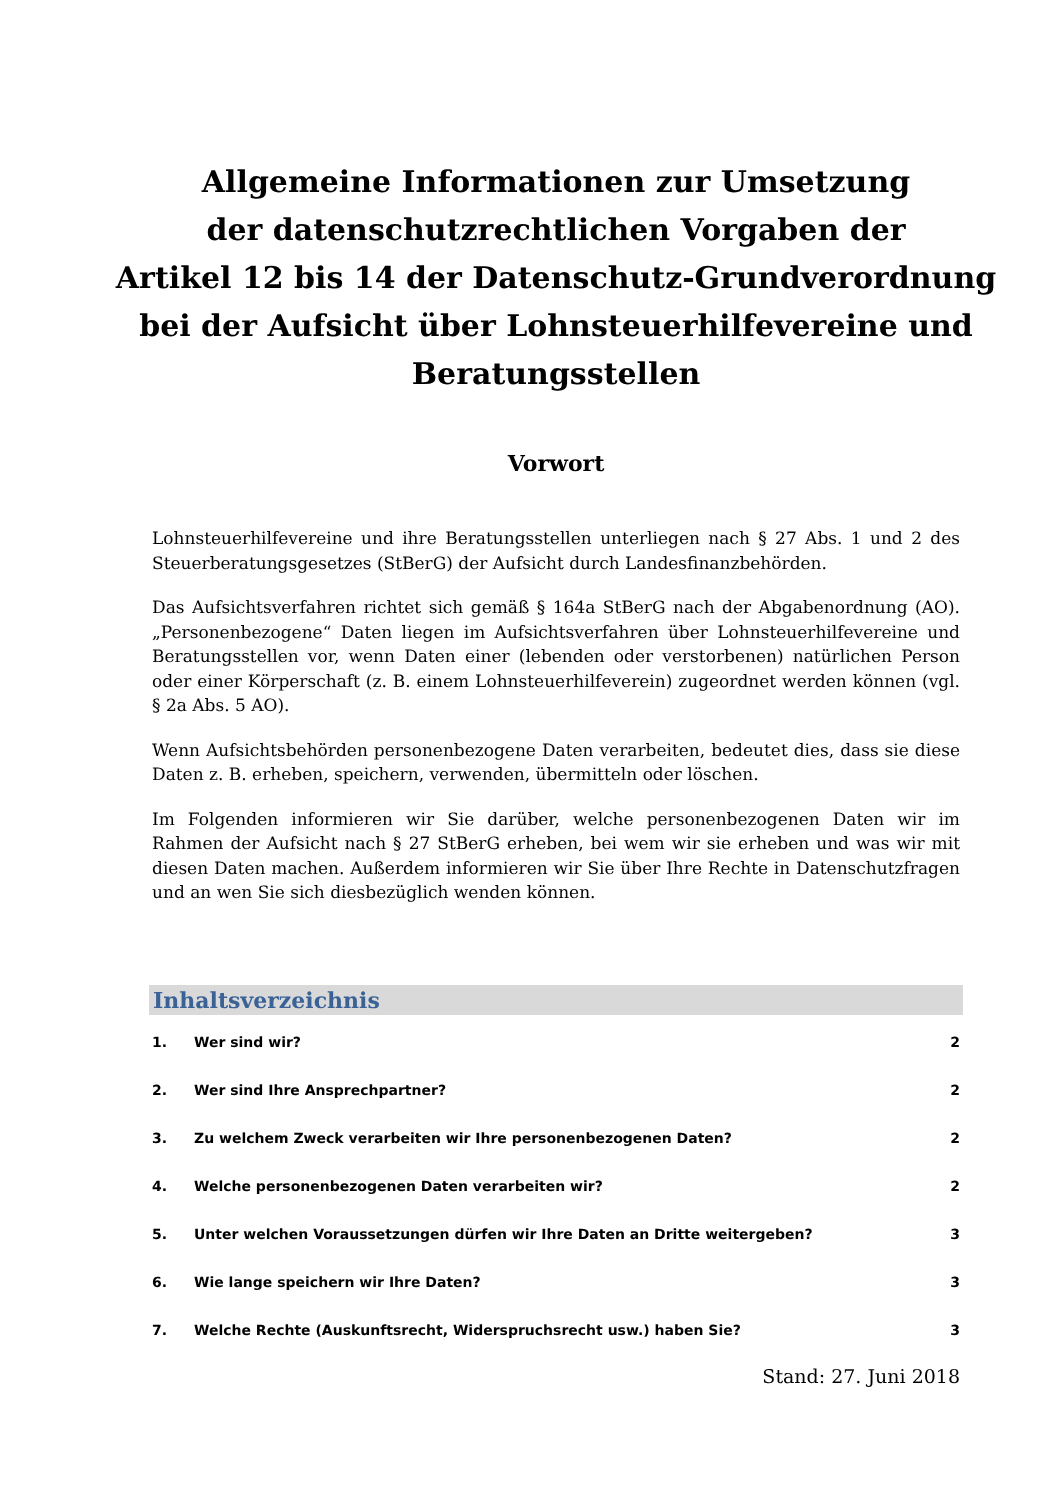Allgemeine Informationen zur Umsetzung
der datenschutzrechtlichen Vorgaben der
Artikel 12 bis 14 der Datenschutz-Grundverordnung
bei der Aufsicht über Lohnsteuerhilfevereine und
Beratungsstellen
Vorwort
Lohnsteuerhilfevereine und ihre Beratungsstellen unterliegen nach § 27 Abs. 1 und 2 des Steuerberatungsgesetzes (StBerG) der Aufsicht durch Landesfinanzbehörden.
Das Aufsichtsverfahren richtet sich gemäß § 164a StBerG nach der Abgabenordnung (AO). „Personenbezogene“ Daten liegen im Aufsichtsverfahren über Lohnsteuerhilfevereine und Beratungsstellen vor, wenn Daten einer (lebenden oder verstorbenen) natürlichen Person oder einer Körperschaft (z. B. einem Lohnsteuerhilfeverein) zugeordnet werden können (vgl. § 2a Abs. 5 AO).
Wenn Aufsichtsbehörden personenbezogene Daten verarbeiten, bedeutet dies, dass sie diese Daten z. B. erheben, speichern, verwenden, übermitteln oder löschen.
Im Folgenden informieren wir Sie darüber, welche personenbezogenen Daten wir im Rahmen der Aufsicht nach § 27 StBerG erheben, bei wem wir sie erheben und was wir mit diesen Daten machen. Außerdem informieren wir Sie über Ihre Rechte in Datenschutzfragen und an wen Sie sich diesbezüglich wenden können.
Inhaltsverzeichnis
| 1. | Wer sind wir? | 2 |
| 2. | Wer sind Ihre Ansprechpartner? | 2 |
| 3. | Zu welchem Zweck verarbeiten wir Ihre personenbezogenen Daten? | 2 |
| 4. | Welche personenbezogenen Daten verarbeiten wir? | 2 |
| 5. | Unter welchen Voraussetzungen dürfen wir Ihre Daten an Dritte weitergeben? | 3 |
| 6. | Wie lange speichern wir Ihre Daten? | 3 |
| 7. | Welche Rechte (Auskunftsrecht, Widerspruchsrecht usw.) haben Sie? | 3 |
Stand: 27. Juni 2018